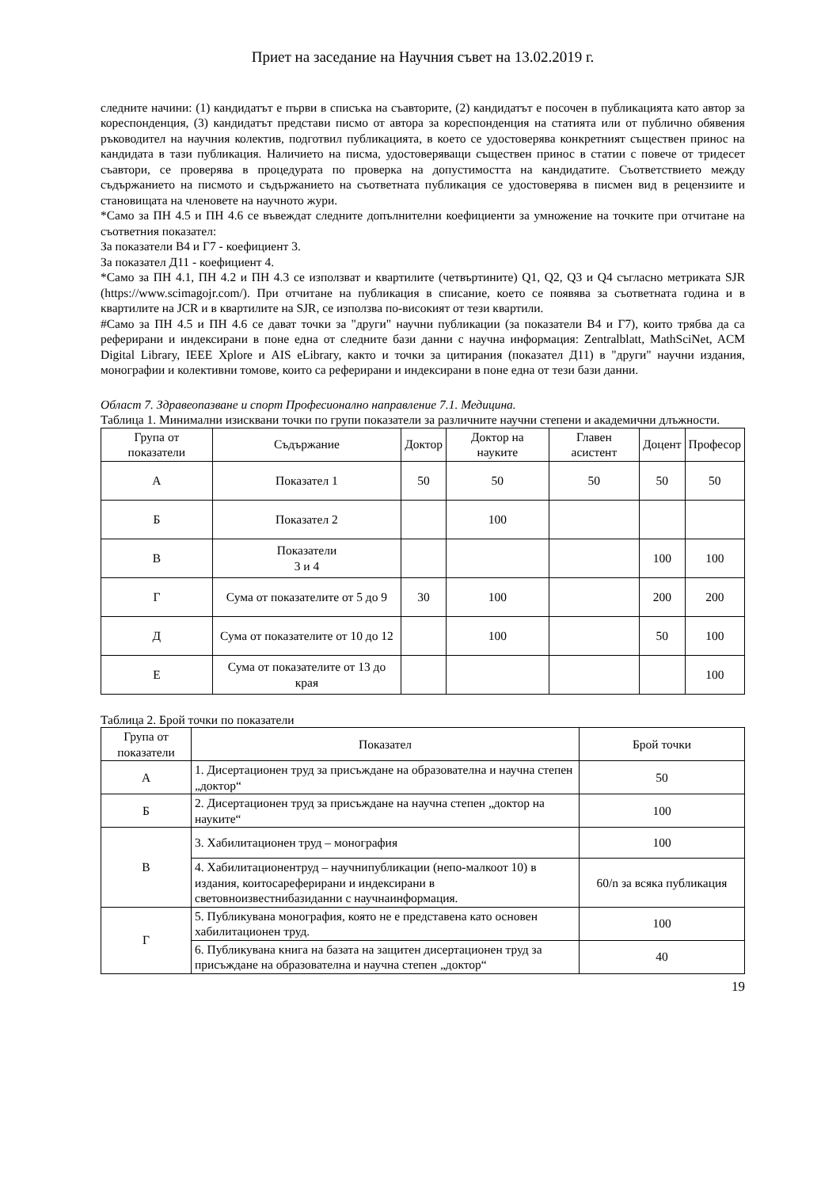Приет на заседание на Научния съвет на 13.02.2019 г.
следните начини: (1) кандидатът е първи в списъка на съавторите, (2) кандидатът е посочен в публикацията като автор за кореспонденция, (3) кандидатът представи писмо от автора за кореспонденция на статията или от публично обявения ръководител на научния колектив, подготвил публикацията, в което се удостоверява конкретният съществен принос на кандидата в тази публикация. Наличието на писма, удостоверяващи съществен принос в статии с повече от тридесет съавтори, се проверява в процедурата по проверка на допустимостта на кандидатите. Съответствието между съдържанието на писмото и съдържанието на съответната публикация се удостоверява в писмен вид в рецензиите и становищата на членовете на научното жури.
*Само за ПН 4.5 и ПН 4.6 се въвеждат следните допълнителни коефициенти за умножение на точките при отчитане на съответния показател:
За показатели В4 и Г7 - коефициент 3.
За показател Д11 - коефициент 4.
*Само за ПН 4.1, ПН 4.2 и ПН 4.3 се използват и квартилите (четвъртините) Q1, Q2, Q3 и Q4 съгласно метриката SJR (https://www.scimagojr.com/). При отчитане на публикация в списание, което се появява за съответната година и в квартилите на JCR и в квартилите на SJR, се използва по-високият от тези квартили.
#Само за ПН 4.5 и ПН 4.6 се дават точки за "други" научни публикации (за показатели В4 и Г7), които трябва да са реферирани и индексирани в поне една от следните бази данни с научна информация: Zentralblatt, MathSciNet, ACM Digital Library, IEEE Xplore и AIS eLibrary, както и точки за цитирания (показател Д11) в "други" научни издания, монографии и колективни томове, които са реферирани и индексирани в поне една от тези бази данни.
Област 7. Здравеопазване и спорт Професионално направление 7.1. Медицина.
Таблица 1. Минимални изисквани точки по групи показатели за различните научни степени и академични длъжности.
| Група от показатели | Съдържание | Доктор | Доктор на науките | Главен асистент | Доцент | Професор |
| --- | --- | --- | --- | --- | --- | --- |
| А | Показател 1 | 50 | 50 | 50 | 50 | 50 |
| Б | Показател 2 | | 100 | | | |
| В | Показатели 3 и 4 | | | | 100 | 100 |
| Г | Сума от показателите от 5 до 9 | 30 | 100 | | 200 | 200 |
| Д | Сума от показателите от 10 до 12 | | 100 | | 50 | 100 |
| Е | Сума от показателите от 13 до края | | | | | 100 |
Таблица 2. Брой точки по показатели
| Група от показатели | Показател | Брой точки |
| --- | --- | --- |
| А | 1. Дисертационен труд за присъждане на образователна и научна степен „доктор“ | 50 |
| Б | 2. Дисертационен труд за присъждане на научна степен „доктор на науките“ | 100 |
| В | 3. Хабилитационен труд – монография | 100 |
| | 4. Хабилитационентруд – научнипубликации (непо-малкоот 10) в издания, коитосареферирани и индексирани в световноизвестнибазиданни с научнаинформация. | 60/n за всяка публикация |
| Г | 5. Публикувана монография, която не е представена като основен хабилитационен труд. | 100 |
| | 6. Публикувана книга на базата на защитен дисертационен труд за присъждане на образователна и научна степен „доктор“ | 40 |
19